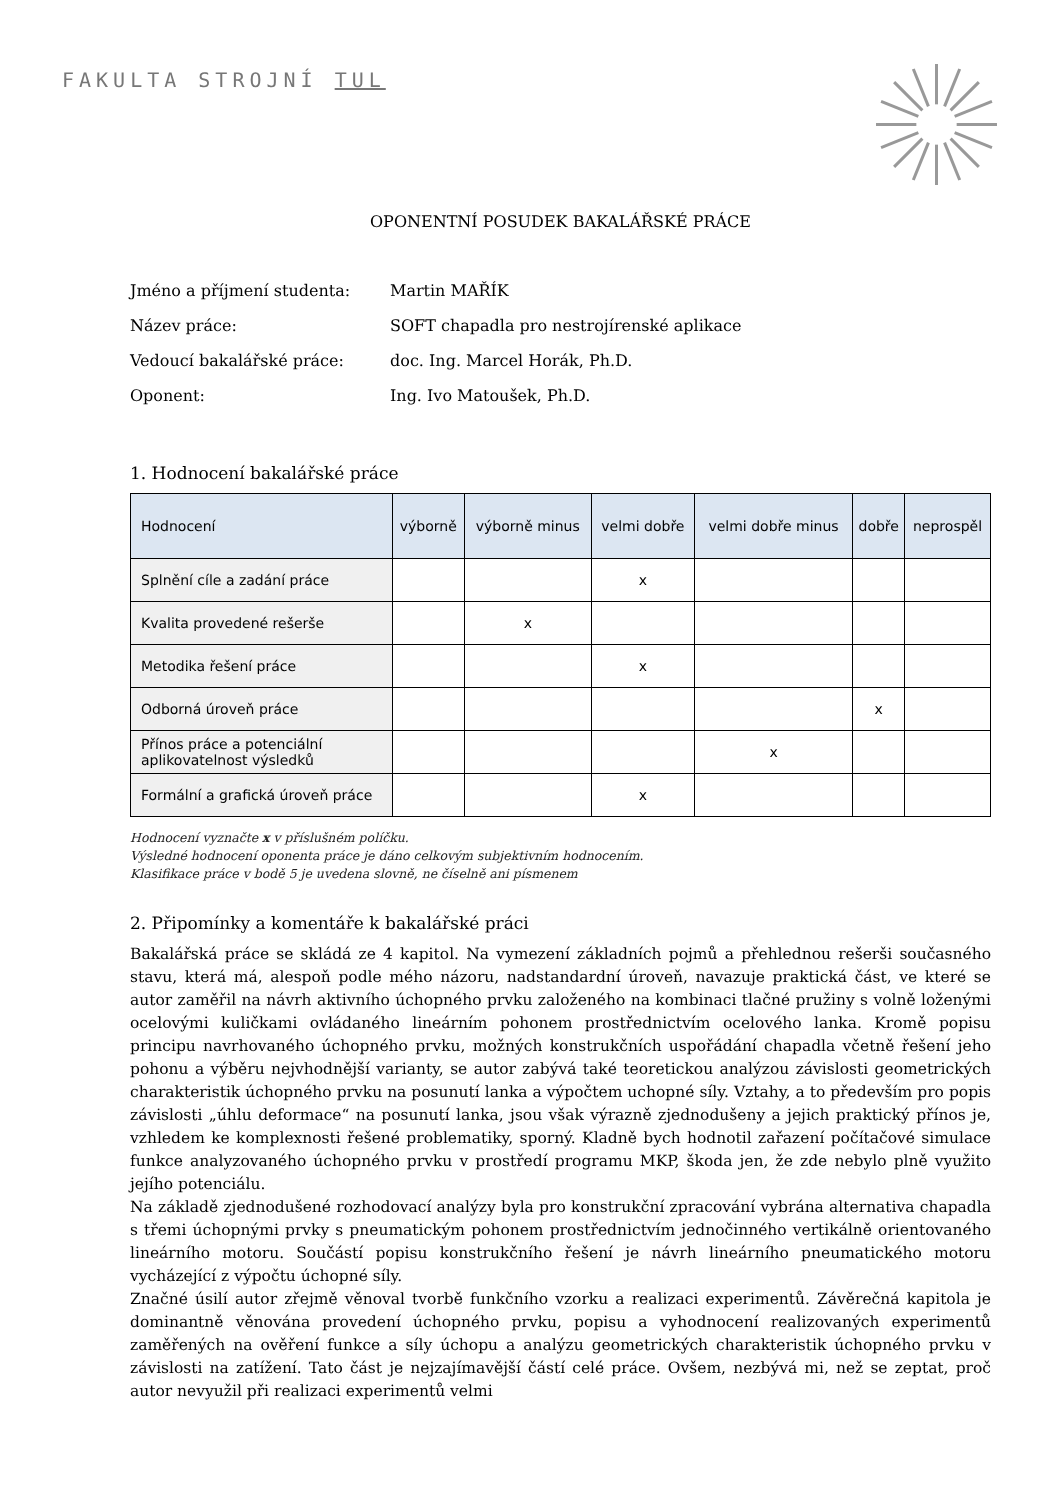FAKULTA STROJNÍ TUL
OPONENTNÍ POSUDEK BAKALÁŘSKÉ PRÁCE
Jméno a příjmení studenta: Martin MAŘÍK
Název práce: SOFT chapadla pro nestrojírenské aplikace
Vedoucí bakalářské práce: doc. Ing. Marcel Horák, Ph.D.
Oponent: Ing. Ivo Matoušek, Ph.D.
1. Hodnocení bakalářské práce
| Hodnocení | výborně | výborně minus | velmi dobře | velmi dobře minus | dobře | neprospěl |
| --- | --- | --- | --- | --- | --- | --- |
| Splnění cíle a zadání práce | | | x | | | |
| Kvalita provedené rešerše | | x | | | | |
| Metodika řešení práce | | | x | | | |
| Odborná úroveň práce | | | | | x | |
| Přínos práce a potenciální aplikovatelnost výsledků | | | | x | | |
| Formální a grafická úroveň práce | | | x | | | |
Hodnocení vyznačte x v příslušném políčku.
Výsledné hodnocení oponenta práce je dáno celkovým subjektivním hodnocením.
Klasifikace práce v bodě 5 je uvedena slovně, ne číselně ani písmenem
2. Připomínky a komentáře k bakalářské práci
Bakalářská práce se skládá ze 4 kapitol. Na vymezení základních pojmů a přehlednou rešerši současného stavu, která má, alespoň podle mého názoru, nadstandardní úroveň, navazuje praktická část, ve které se autor zaměřil na návrh aktivního úchopného prvku založeného na kombinaci tlačné pružiny s volně loženými ocelovými kuličkami ovládaného lineárním pohonem prostřednictvím ocelového lanka. Kromě popisu principu navrhovaného úchopného prvku, možných konstrukčních uspořádání chapadla včetně řešení jeho pohonu a výběru nejvhodnější varianty, se autor zabývá také teoretickou analýzou závislosti geometrických charakteristik úchopného prvku na posunutí lanka a výpočtem uchopné síly. Vztahy, a to především pro popis závislosti „úhlu deformace“ na posunutí lanka, jsou však výrazně zjednodušeny a jejich praktický přínos je, vzhledem ke komplexnosti řešené problematiky, sporný. Kladně bych hodnotil zařazení počítačové simulace funkce analyzovaného úchopného prvku v prostředí programu MKP, škoda jen, že zde nebylo plně využito jejího potenciálu.
Na základě zjednodušené rozhodovací analýzy byla pro konstrukční zpracování vybrána alternativa chapadla s třemi úchopnými prvky s pneumatickým pohonem prostřednictvím jednočinného vertikálně orientovaného lineárního motoru. Součástí popisu konstrukčního řešení je návrh lineárního pneumatického motoru vycházející z výpočtu úchopné síly.
Značné úsilí autor zřejmě věnoval tvorbě funkčního vzorku a realizaci experimentů. Závěrečná kapitola je dominantně věnována provedení úchopného prvku, popisu a vyhodnocení realizovaných experimentů zaměřených na ověření funkce a síly úchopu a analýzu geometrických charakteristik úchopného prvku v závislosti na zatížení. Tato část je nejzajímavější částí celé práce. Ovšem, nezbývá mi, než se zeptat, proč autor nevyužil při realizaci experimentů velmi